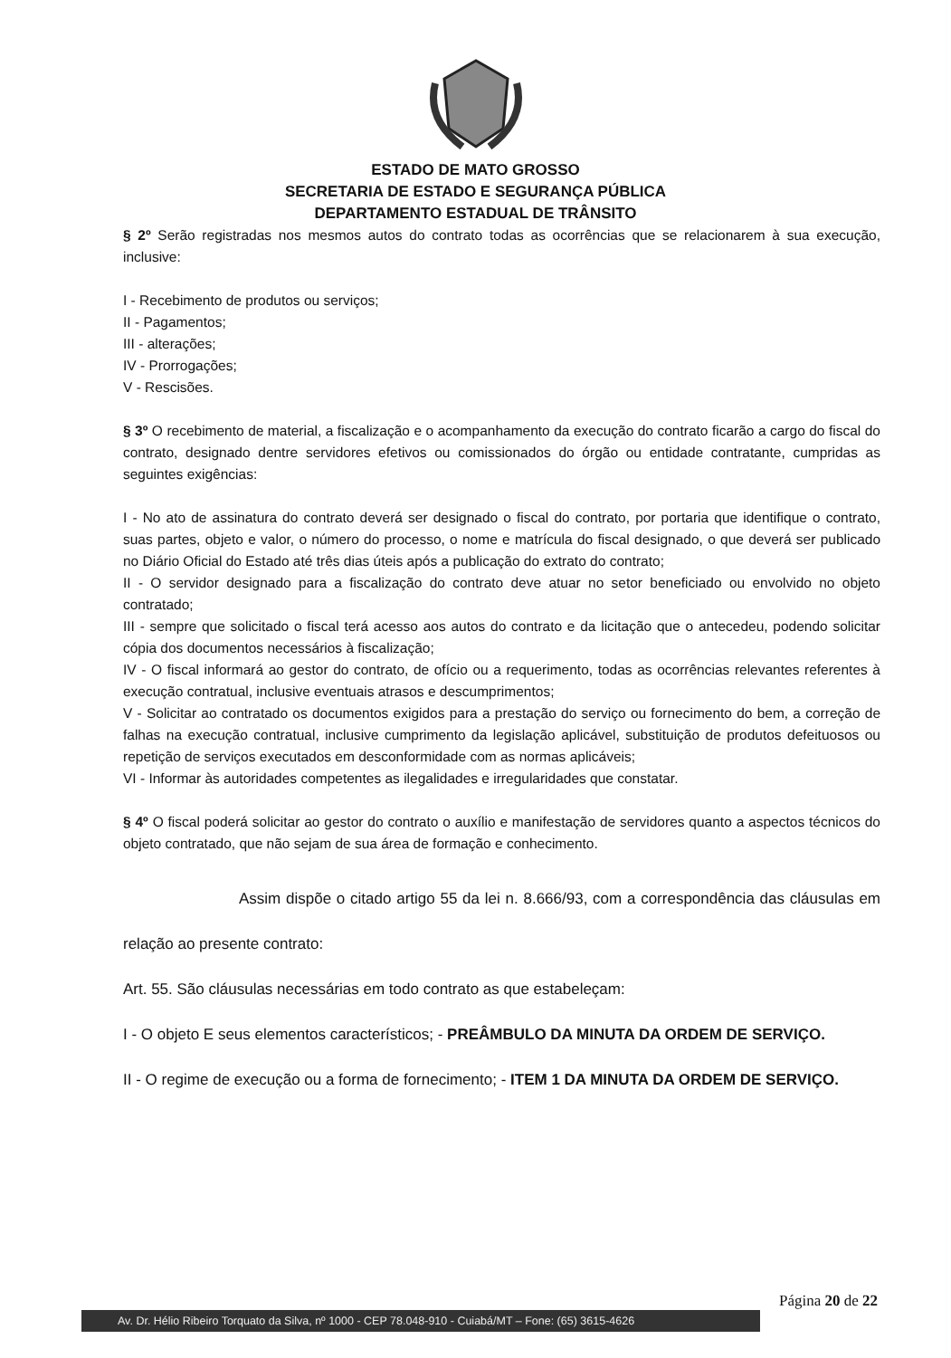ESTADO DE MATO GROSSO
SECRETARIA DE ESTADO E SEGURANÇA PÚBLICA
DEPARTAMENTO ESTADUAL DE TRÂNSITO
§ 2º Serão registradas nos mesmos autos do contrato todas as ocorrências que se relacionarem à sua execução, inclusive:
I - Recebimento de produtos ou serviços;
II - Pagamentos;
III - alterações;
IV - Prorrogações;
V - Rescisões.
§ 3º O recebimento de material, a fiscalização e o acompanhamento da execução do contrato ficarão a cargo do fiscal do contrato, designado dentre servidores efetivos ou comissionados do órgão ou entidade contratante, cumpridas as seguintes exigências:
I - No ato de assinatura do contrato deverá ser designado o fiscal do contrato, por portaria que identifique o contrato, suas partes, objeto e valor, o número do processo, o nome e matrícula do fiscal designado, o que deverá ser publicado no Diário Oficial do Estado até três dias úteis após a publicação do extrato do contrato;
II - O servidor designado para a fiscalização do contrato deve atuar no setor beneficiado ou envolvido no objeto contratado;
III - sempre que solicitado o fiscal terá acesso aos autos do contrato e da licitação que o antecedeu, podendo solicitar cópia dos documentos necessários à fiscalização;
IV - O fiscal informará ao gestor do contrato, de ofício ou a requerimento, todas as ocorrências relevantes referentes à execução contratual, inclusive eventuais atrasos e descumprimentos;
V - Solicitar ao contratado os documentos exigidos para a prestação do serviço ou fornecimento do bem, a correção de falhas na execução contratual, inclusive cumprimento da legislação aplicável, substituição de produtos defeituosos ou repetição de serviços executados em desconformidade com as normas aplicáveis;
VI - Informar às autoridades competentes as ilegalidades e irregularidades que constatar.
§ 4º O fiscal poderá solicitar ao gestor do contrato o auxílio e manifestação de servidores quanto a aspectos técnicos do objeto contratado, que não sejam de sua área de formação e conhecimento.
Assim dispõe o citado artigo 55 da lei n. 8.666/93, com a correspondência das cláusulas em relação ao presente contrato:
Art. 55. São cláusulas necessárias em todo contrato as que estabeleçam:
I - O objeto E seus elementos característicos; - PREÂMBULO DA MINUTA DA ORDEM DE SERVIÇO.
II - O regime de execução ou a forma de fornecimento; - ITEM 1 DA MINUTA DA ORDEM DE SERVIÇO.
Página 20 de 22
Av. Dr. Hélio Ribeiro Torquato da Silva, nº 1000 - CEP 78.048-910 - Cuiabá/MT – Fone: (65) 3615-4626